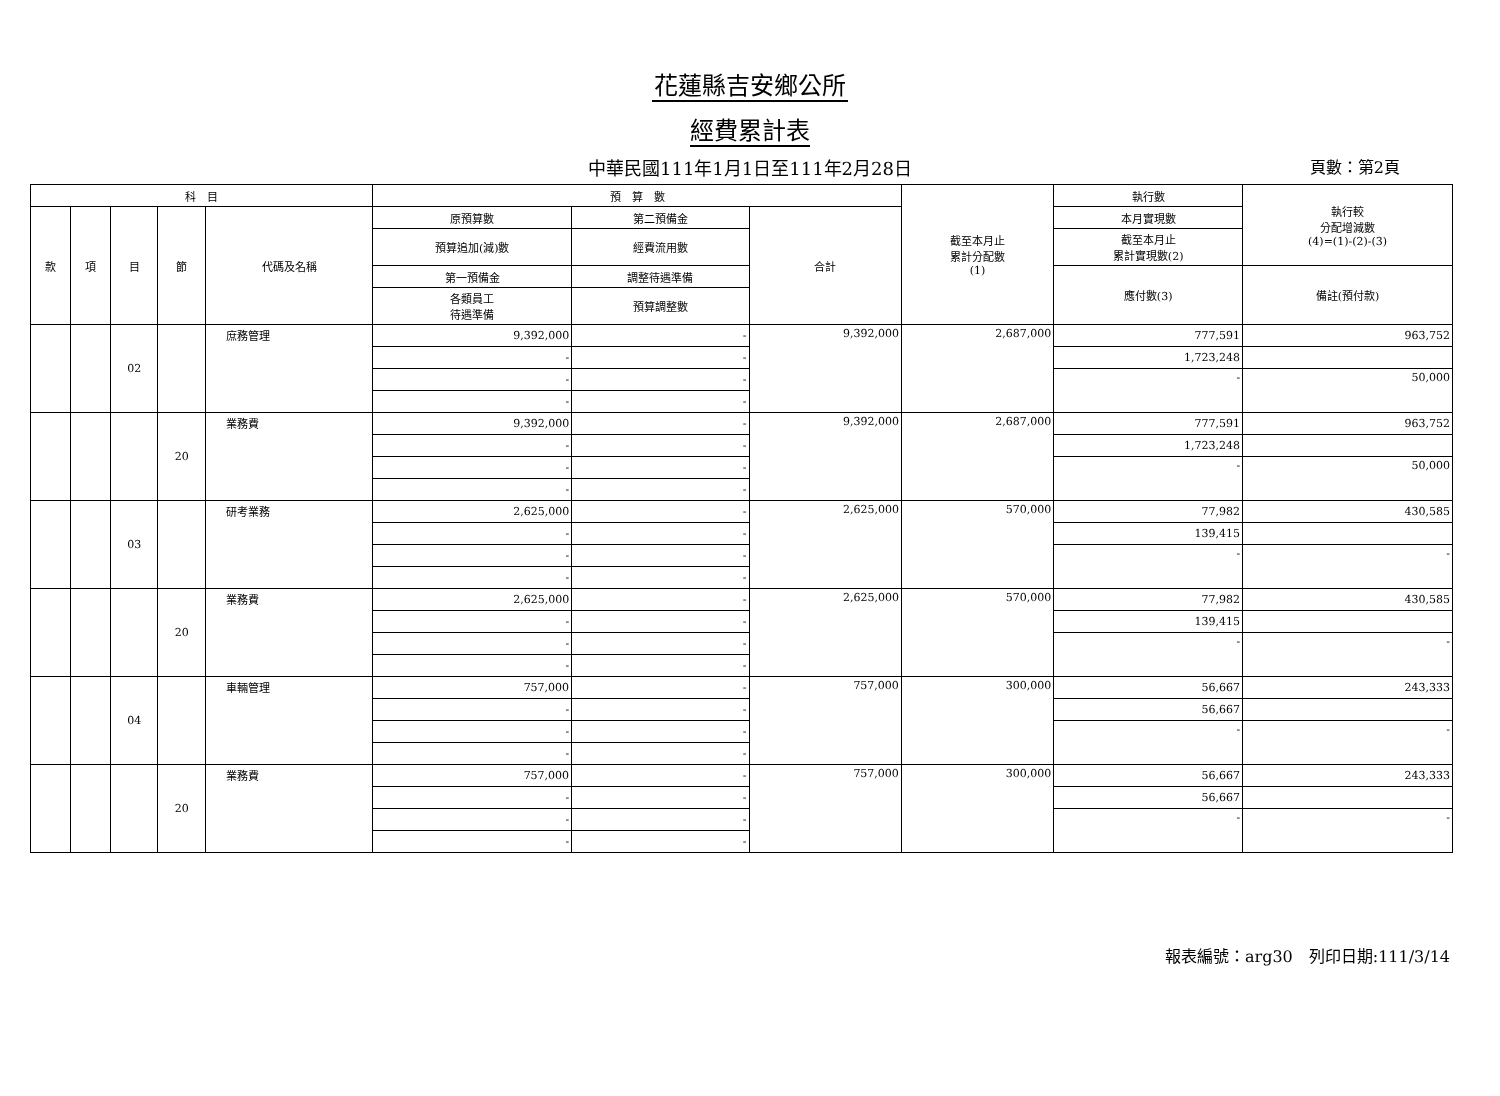花蓮縣吉安鄉公所
經費累計表
中華民國111年1月1日至111年2月28日 頁數：第2頁
| 科 目 | | | | | 預 算 數 | | | 截至本月止 累計分配數 (1) | 執行數 | 執行較 分配增減數 (4)=(1)-(2)-(3) |
| --- | --- | --- | --- | --- | --- | --- | --- | --- | --- | --- |
| 款 | 項 | 目 | 節 | 代碼及名稱 | 原預算數 | 第二預備金 | 合計 | | 本月實現數 | |
| | | | | | 預算追加(減)數 | 經費流用數 | | | 截至本月止 累計實現數(2) | |
| | | | | | 第一預備金 | 調整待遇準備 | | | 應付數(3) | 備註(預付款) |
| | | | | | 各類員工 待遇準備 | 預算調整數 | | | | |
| | | 02 | | 庶務管理 | 9,392,000 | - | 9,392,000 | 2,687,000 | 777,591 | 963,752 |
| | | | | | - | - | | | 1,723,248 | |
| | | | | | - | - | | | - | 50,000 |
| | | | | | - | - | | | | |
| | | | 20 | 業務費 | 9,392,000 | - | 9,392,000 | 2,687,000 | 777,591 | 963,752 |
| | | | | | - | - | | | 1,723,248 | |
| | | | | | - | - | | | - | 50,000 |
| | | | | | - | - | | | | |
| | | 03 | | 研考業務 | 2,625,000 | - | 2,625,000 | 570,000 | 77,982 | 430,585 |
| | | | | | - | - | | | 139,415 | |
| | | | | | - | - | | | - | - |
| | | | | | - | - | | | | |
| | | | 20 | 業務費 | 2,625,000 | - | 2,625,000 | 570,000 | 77,982 | 430,585 |
| | | | | | - | - | | | 139,415 | |
| | | | | | - | - | | | - | - |
| | | | | | - | - | | | | |
| | | 04 | | 車輛管理 | 757,000 | - | 757,000 | 300,000 | 56,667 | 243,333 |
| | | | | | - | - | | | 56,667 | |
| | | | | | - | - | | | - | - |
| | | | | | - | - | | | | |
| | | | 20 | 業務費 | 757,000 | - | 757,000 | 300,000 | 56,667 | 243,333 |
| | | | | | - | - | | | 56,667 | |
| | | | | | - | - | | | - | - |
| | | | | | - | - | | | | |
報表編號：arg30　列印日期:111/3/14